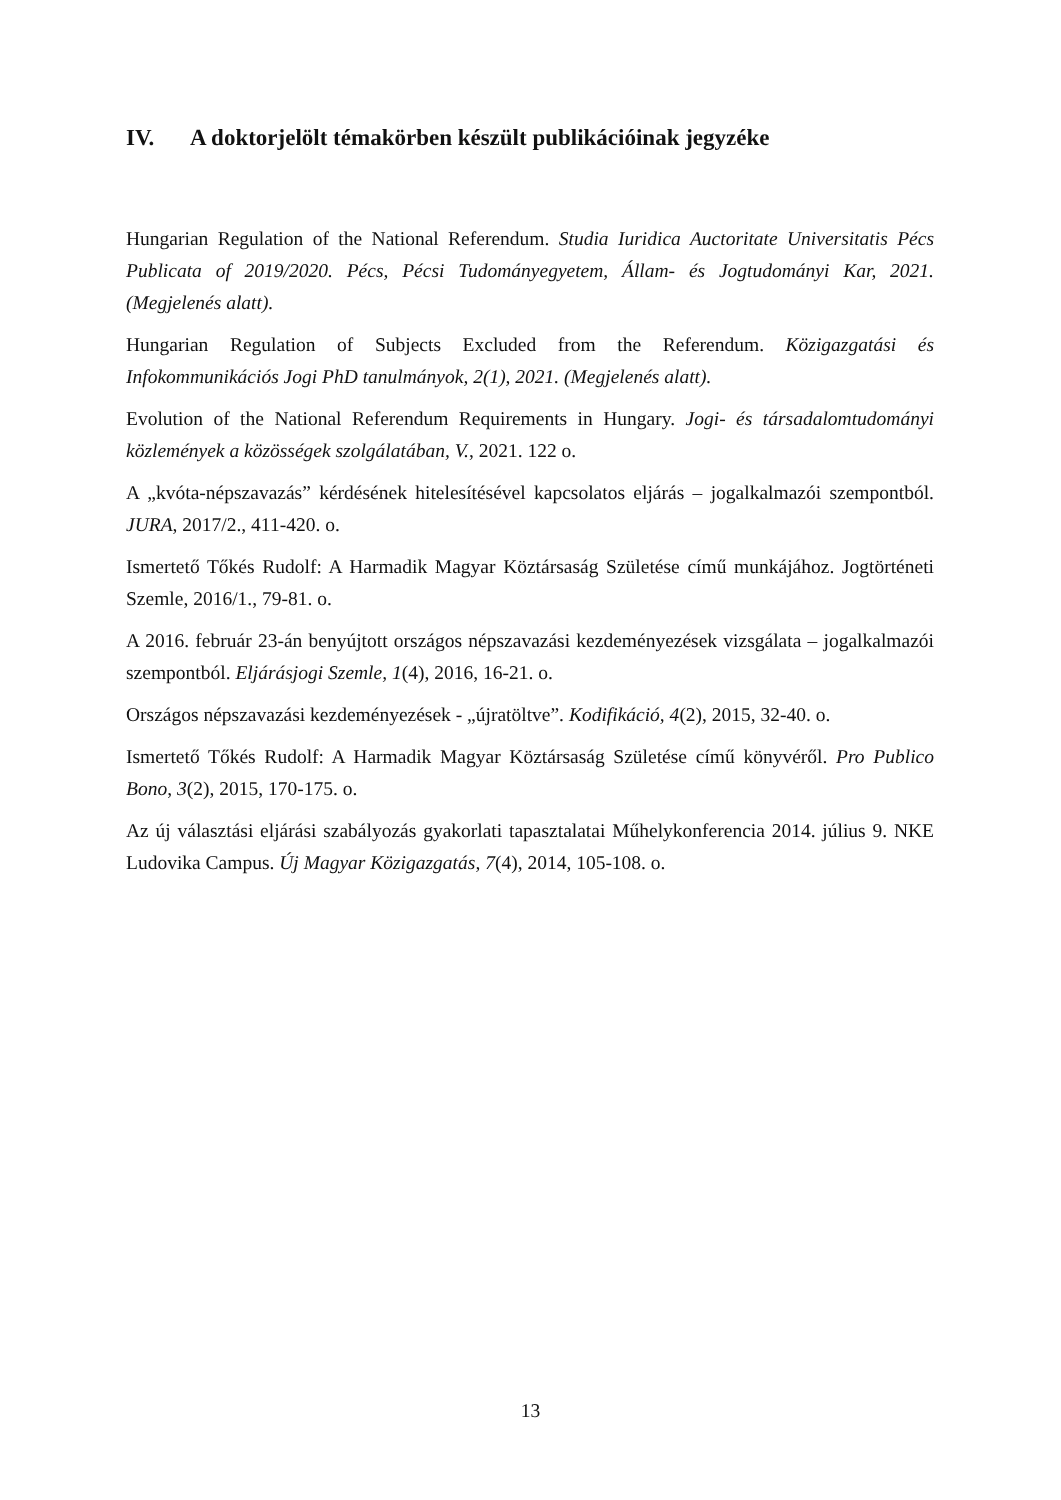IV. A doktorjelölt témakörben készült publikációinak jegyzéke
Hungarian Regulation of the National Referendum. Studia Iuridica Auctoritate Universitatis Pécs Publicata of 2019/2020. Pécs, Pécsi Tudományegyetem, Állam- és Jogtudományi Kar, 2021. (Megjelenés alatt).
Hungarian Regulation of Subjects Excluded from the Referendum. Közigazgatási és Infokommunikációs Jogi PhD tanulmányok, 2(1), 2021. (Megjelenés alatt).
Evolution of the National Referendum Requirements in Hungary. Jogi- és társadalomtudományi közlemények a közösségek szolgálatában, V., 2021. 122 o.
A „kvóta-népszavazás” kérdésének hitelesítésével kapcsolatos eljárás – jogalkalmazói szempontból. JURA, 2017/2., 411-420. o.
Ismertető Tőkés Rudolf: A Harmadik Magyar Köztársaság Születése című munkájához. Jogtörténeti Szemle, 2016/1., 79-81. o.
A 2016. február 23-án benyújtott országos népszavazási kezdeményezések vizsgálata – jogalkalmazói szempontból. Eljárásjogi Szemle, 1(4), 2016, 16-21. o.
Országos népszavazási kezdeményezések - „újratöltve”. Kodifikáció, 4(2), 2015, 32-40. o.
Ismertető Tőkés Rudolf: A Harmadik Magyar Köztársaság Születése című könyvéről. Pro Publico Bono, 3(2), 2015, 170-175. o.
Az új választási eljárási szabályozás gyakorlati tapasztalatai Műhelykonferencia 2014. július 9. NKE Ludovika Campus. Új Magyar Közigazgatás, 7(4), 2014, 105-108. o.
13